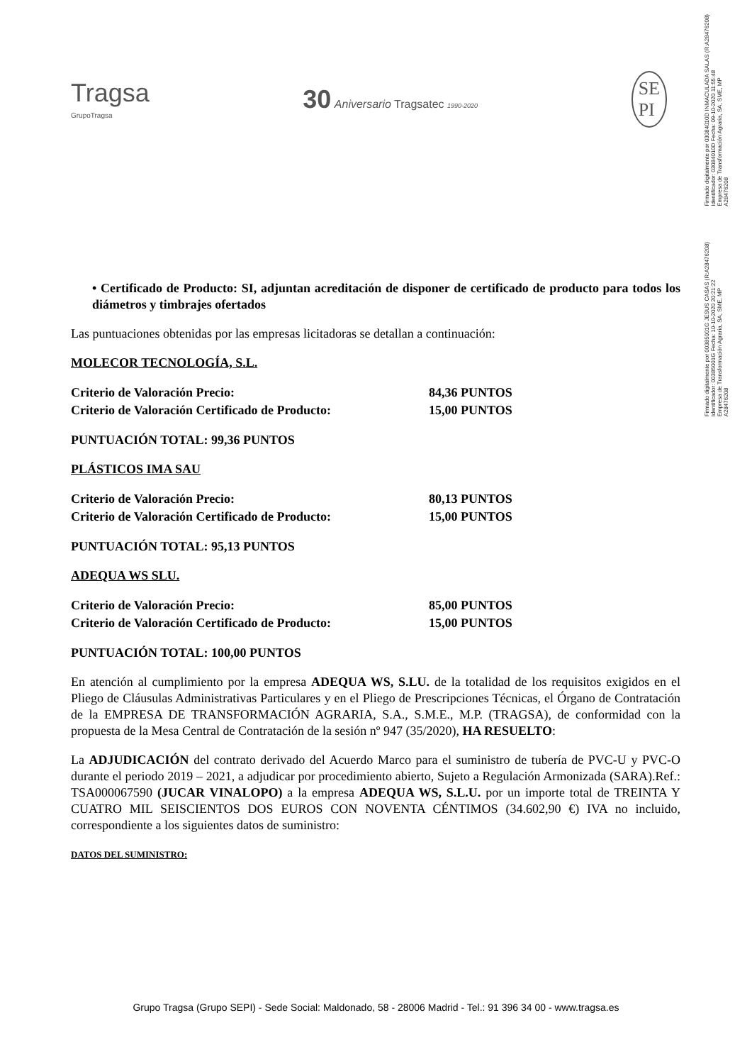Firmado digitalmente por 03084010D INMACULADA SALAS (R:A28476208)
Identificador: 03084010D Fecha: 09-10-2020 11:55:48
Empresa de Transformación Agraria, SA, SME, MP
A28476208
Firmado digitalmente por 00385001G JESUS CASAS (R:A28476208)
Identificador: 00385001G Fecha: 10-10-2020 20:21:22
Empresa de Transformación Agraria, SA, SME, MP
A28476208
Tragsa
GrupoTragsa
30 Aniversario Tragsatec 1990-2020
SE
PI
• Certificado de Producto: SI, adjuntan acreditación de disponer de certificado de producto para todos los diámetros y timbrajes ofertados
Las puntuaciones obtenidas por las empresas licitadoras se detallan a continuación:
MOLECOR TECNOLOGÍA, S.L.
Criterio de Valoración Precio: 84,36 PUNTOS
Criterio de Valoración Certificado de Producto: 15,00 PUNTOS
PUNTUACIÓN TOTAL: 99,36 PUNTOS
PLÁSTICOS IMA SAU
Criterio de Valoración Precio: 80,13 PUNTOS
Criterio de Valoración Certificado de Producto: 15,00 PUNTOS
PUNTUACIÓN TOTAL: 95,13 PUNTOS
ADEQUA WS SLU.
Criterio de Valoración Precio: 85,00 PUNTOS
Criterio de Valoración Certificado de Producto: 15,00 PUNTOS
PUNTUACIÓN TOTAL: 100,00 PUNTOS
En atención al cumplimiento por la empresa ADEQUA WS, S.LU. de la totalidad de los requisitos exigidos en el Pliego de Cláusulas Administrativas Particulares y en el Pliego de Prescripciones Técnicas, el Órgano de Contratación de la EMPRESA DE TRANSFORMACIÓN AGRARIA, S.A., S.M.E., M.P. (TRAGSA), de conformidad con la propuesta de la Mesa Central de Contratación de la sesión nº 947 (35/2020), HA RESUELTO:
La ADJUDICACIÓN del contrato derivado del Acuerdo Marco para el suministro de tubería de PVC-U y PVC-O durante el periodo 2019 – 2021, a adjudicar por procedimiento abierto, Sujeto a Regulación Armonizada (SARA).Ref.: TSA000067590 (JUCAR VINALOPO) a la empresa ADEQUA WS, S.L.U. por un importe total de TREINTA Y CUATRO MIL SEISCIENTOS DOS EUROS CON NOVENTA CÉNTIMOS (34.602,90 €) IVA no incluido, correspondiente a los siguientes datos de suministro:
DATOS DEL SUMINISTRO:
Grupo Tragsa (Grupo SEPI) - Sede Social: Maldonado, 58 - 28006 Madrid - Tel.: 91 396 34 00 - www.tragsa.es